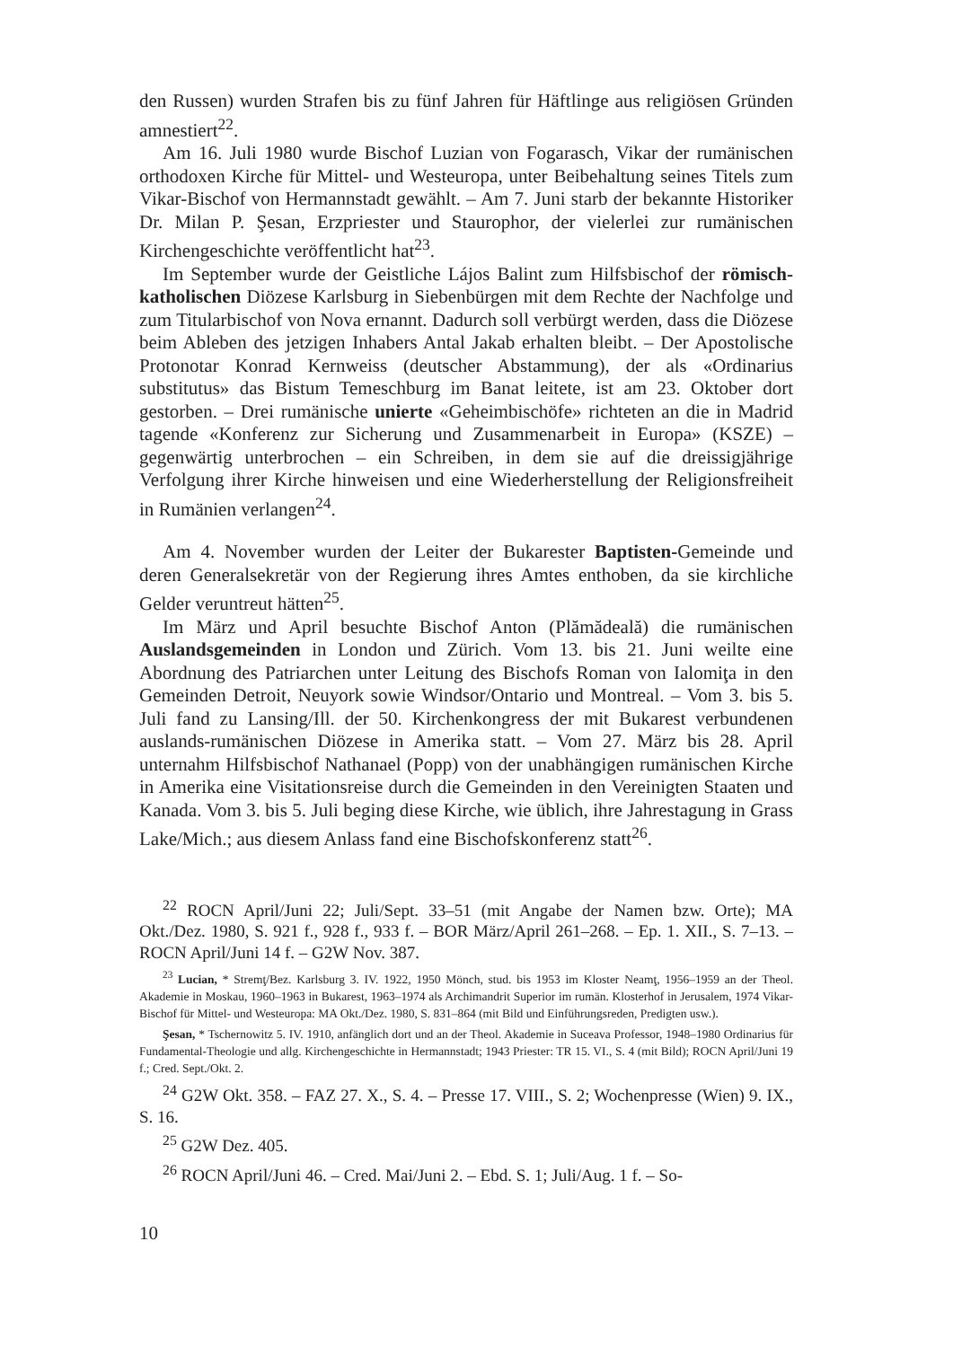den Russen) wurden Strafen bis zu fünf Jahren für Häftlinge aus religiösen Gründen amnestiert<sup>22</sup>.
Am 16. Juli 1980 wurde Bischof Luzian von Fogarasch, Vikar der rumänischen orthodoxen Kirche für Mittel- und Westeuropa, unter Beibehaltung seines Titels zum Vikar-Bischof von Hermannstadt gewählt. – Am 7. Juni starb der bekannte Historiker Dr. Milan P. Şesan, Erzpriester und Staurophor, der vielerlei zur rumänischen Kirchengeschichte veröffentlicht hat<sup>23</sup>.
Im September wurde der Geistliche Lájos Balint zum Hilfsbischof der römisch-katholischen Diözese Karlsburg in Siebenbürgen mit dem Rechte der Nachfolge und zum Titularbischof von Nova ernannt. Dadurch soll verbürgt werden, dass die Diözese beim Ableben des jetzigen Inhabers Antal Jakab erhalten bleibt. – Der Apostolische Protonotar Konrad Kernweiss (deutscher Abstammung), der als «Ordinarius substitutus» das Bistum Temeschburg im Banat leitete, ist am 23. Oktober dort gestorben. – Drei rumänische unierte «Geheimbischöfe» richteten an die in Madrid tagende «Konferenz zur Sicherung und Zusammenarbeit in Europa» (KSZE) – gegenwärtig unterbrochen – ein Schreiben, in dem sie auf die dreissigjährige Verfolgung ihrer Kirche hinweisen und eine Wiederherstellung der Religionsfreiheit in Rumänien verlangen<sup>24</sup>.
Am 4. November wurden der Leiter der Bukarester Baptisten-Gemeinde und deren Generalsekretär von der Regierung ihres Amtes enthoben, da sie kirchliche Gelder veruntreut hätten<sup>25</sup>.
Im März und April besuchte Bischof Anton (Plămădeală) die rumänischen Auslandsgemeinden in London und Zürich. Vom 13. bis 21. Juni weilte eine Abordnung des Patriarchen unter Leitung des Bischofs Roman von Ialomiţa in den Gemeinden Detroit, Neuyork sowie Windsor/Ontario und Montreal. – Vom 3. bis 5. Juli fand zu Lansing/Ill. der 50. Kirchenkongress der mit Bukarest verbundenen auslands-rumänischen Diözese in Amerika statt. – Vom 27. März bis 28. April unternahm Hilfsbischof Nathanael (Popp) von der unabhängigen rumänischen Kirche in Amerika eine Visitationsreise durch die Gemeinden in den Vereinigten Staaten und Kanada. Vom 3. bis 5. Juli beging diese Kirche, wie üblich, ihre Jahrestagung in Grass Lake/Mich.; aus diesem Anlass fand eine Bischofskonferenz statt<sup>26</sup>.
<sup>22</sup> ROCN April/Juni 22; Juli/Sept. 33–51 (mit Angabe der Namen bzw. Orte); MA Okt./Dez. 1980, S. 921 f., 928 f., 933 f. – BOR März/April 261–268. – Ep. 1. XII., S. 7–13. – ROCN April/Juni 14 f. – G2W Nov. 387.
<sup>23</sup> Lucian, * Stremţ/Bez. Karlsburg 3. IV. 1922, 1950 Mönch, stud. bis 1953 im Kloster Neamţ, 1956–1959 an der Theol. Akademie in Moskau, 1960–1963 in Bukarest, 1963–1974 als Archimandrit Superior im rumän. Klosterhof in Jerusalem, 1974 Vikar-Bischof für Mittel- und Westeuropa: MA Okt./Dez. 1980, S. 831–864 (mit Bild und Einführungsreden, Predigten usw.).
Şesan, * Tschernowitz 5. IV. 1910, anfänglich dort und an der Theol. Akademie in Suceava Professor, 1948–1980 Ordinarius für Fundamental-Theologie und allg. Kirchengeschichte in Hermannstadt; 1943 Priester: TR 15. VI., S. 4 (mit Bild); ROCN April/Juni 19 f.; Cred. Sept./Okt. 2.
<sup>24</sup> G2W Okt. 358. – FAZ 27. X., S. 4. – Presse 17. VIII., S. 2; Wochenpresse (Wien) 9. IX., S. 16.
<sup>25</sup> G2W Dez. 405.
<sup>26</sup> ROCN April/Juni 46. – Cred. Mai/Juni 2. – Ebd. S. 1; Juli/Aug. 1 f. – So-
10